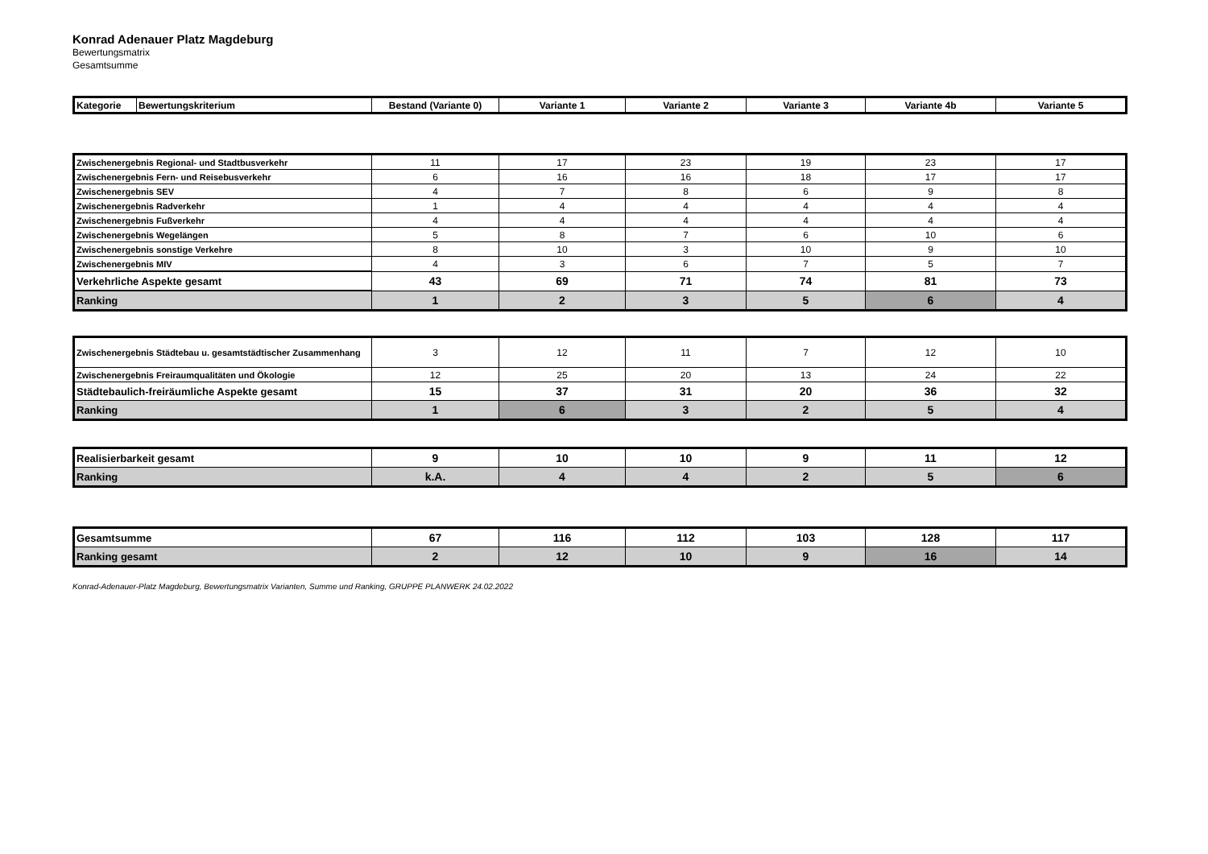Konrad Adenauer Platz Magdeburg
Bewertungsmatrix
Gesamtsumme
| Kategorie | Bewertungskriterium | Bestand (Variante 0) | Variante 1 | Variante 2 | Variante 3 | Variante 4b | Variante 5 |
| --- | --- | --- | --- | --- | --- | --- | --- |
| Zwischenergebnis Regional- und Stadtbusverkehr | 11 | 17 | 23 | 19 | 23 | 17 |
| Zwischenergebnis Fern- und Reisebusverkehr | 6 | 16 | 16 | 18 | 17 | 17 |
| Zwischenergebnis SEV | 4 | 7 | 8 | 6 | 9 | 8 |
| Zwischenergebnis Radverkehr | 1 | 4 | 4 | 4 | 4 | 4 |
| Zwischenergebnis Fußverkehr | 4 | 4 | 4 | 4 | 4 | 4 |
| Zwischenergebnis Wegelängen | 5 | 8 | 7 | 6 | 10 | 6 |
| Zwischenergebnis sonstige Verkehre | 8 | 10 | 3 | 10 | 9 | 10 |
| Zwischenergebnis MIV | 4 | 3 | 6 | 7 | 5 | 7 |
| Verkehrliche Aspekte gesamt | 43 | 69 | 71 | 74 | 81 | 73 |
| Ranking | 1 | 2 | 3 | 5 | 6 | 4 |
| Zwischenergebnis Städtebau u. gesamtstädtischer Zusammenhang | 3 | 12 | 11 | 7 | 12 | 10 |
| Zwischenergebnis Freiraumqualitäten und Ökologie | 12 | 25 | 20 | 13 | 24 | 22 |
| Städtebaulich-freiräumliche Aspekte gesamt | 15 | 37 | 31 | 20 | 36 | 32 |
| Ranking | 1 | 6 | 3 | 2 | 5 | 4 |
| Realisierbarkeit gesamt | 9 | 10 | 10 | 9 | 11 | 12 |
| Ranking | k.A. | 4 | 4 | 2 | 5 | 6 |
| Gesamtsumme | 67 | 116 | 112 | 103 | 128 | 117 |
| Ranking gesamt | 2 | 12 | 10 | 9 | 16 | 14 |
Konrad-Adenauer-Platz Magdeburg, Bewertungsmatrix Varianten, Summe und Ranking, GRUPPE PLANWERK 24.02.2022